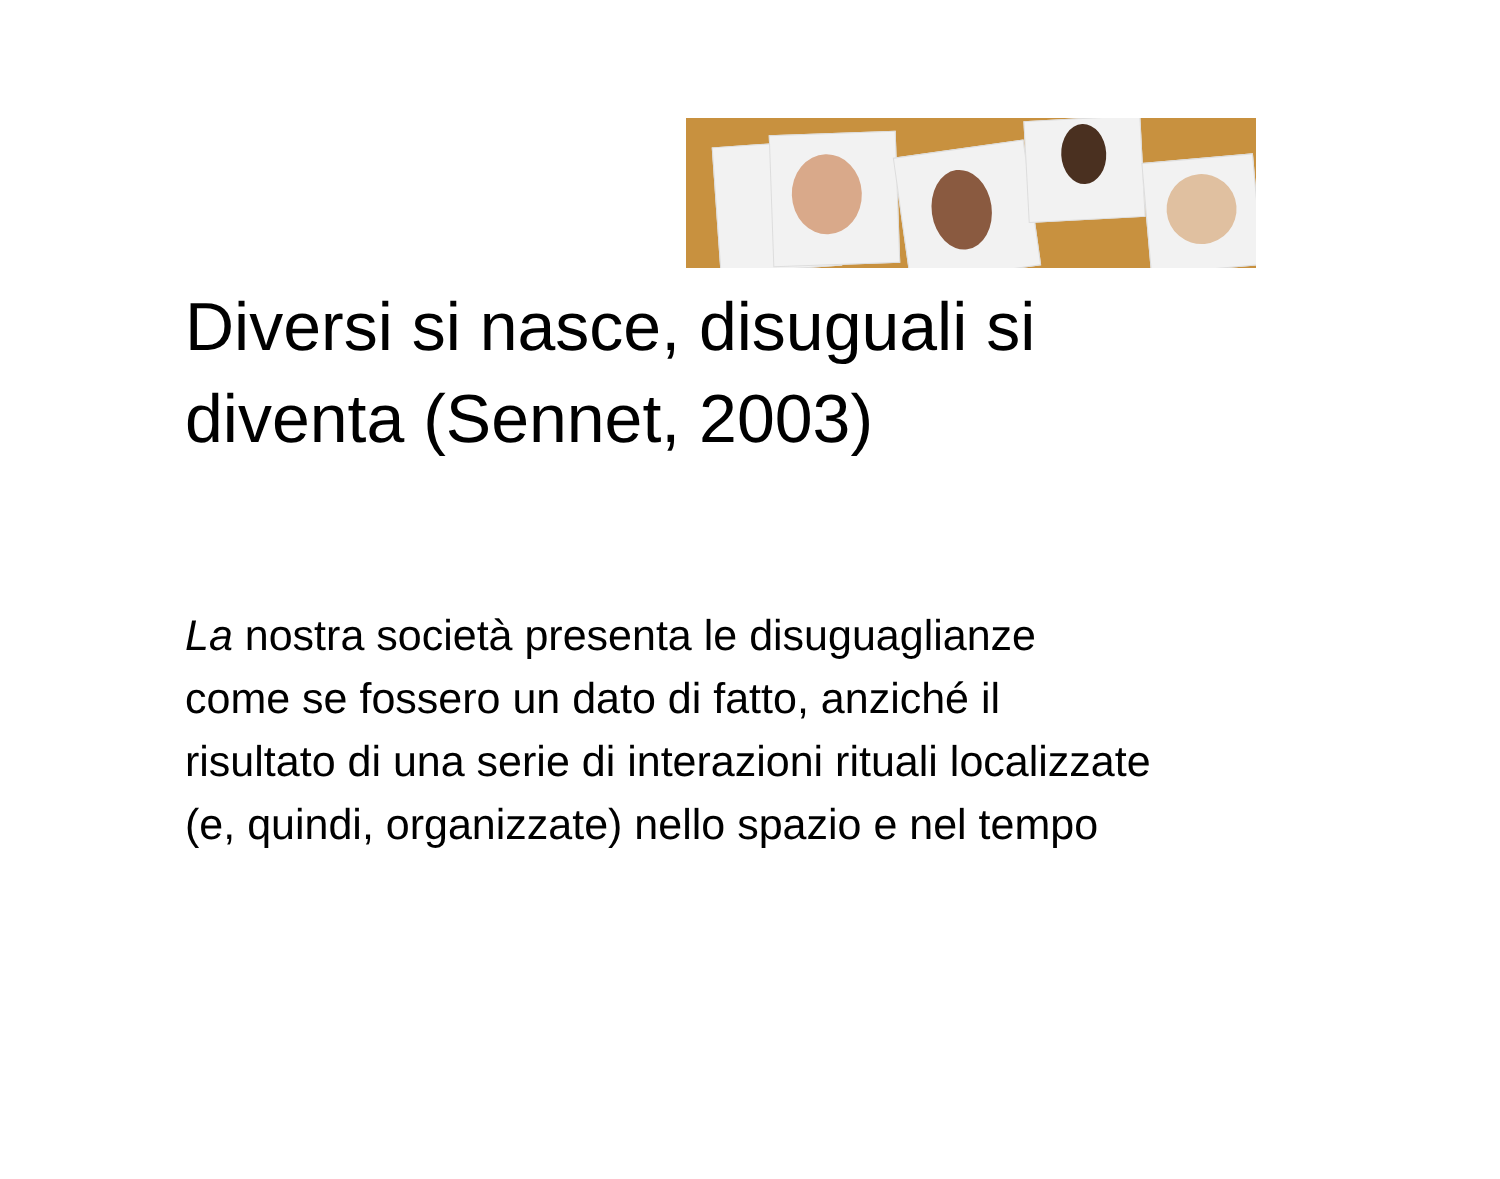Diversi si nasce, disuguali si
diventa (Sennet, 2003)
La nostra società presenta le disuguaglianze
come se fossero un dato di fatto, anziché il
risultato di una serie di interazioni rituali localizzate
(e, quindi, organizzate) nello spazio e nel tempo